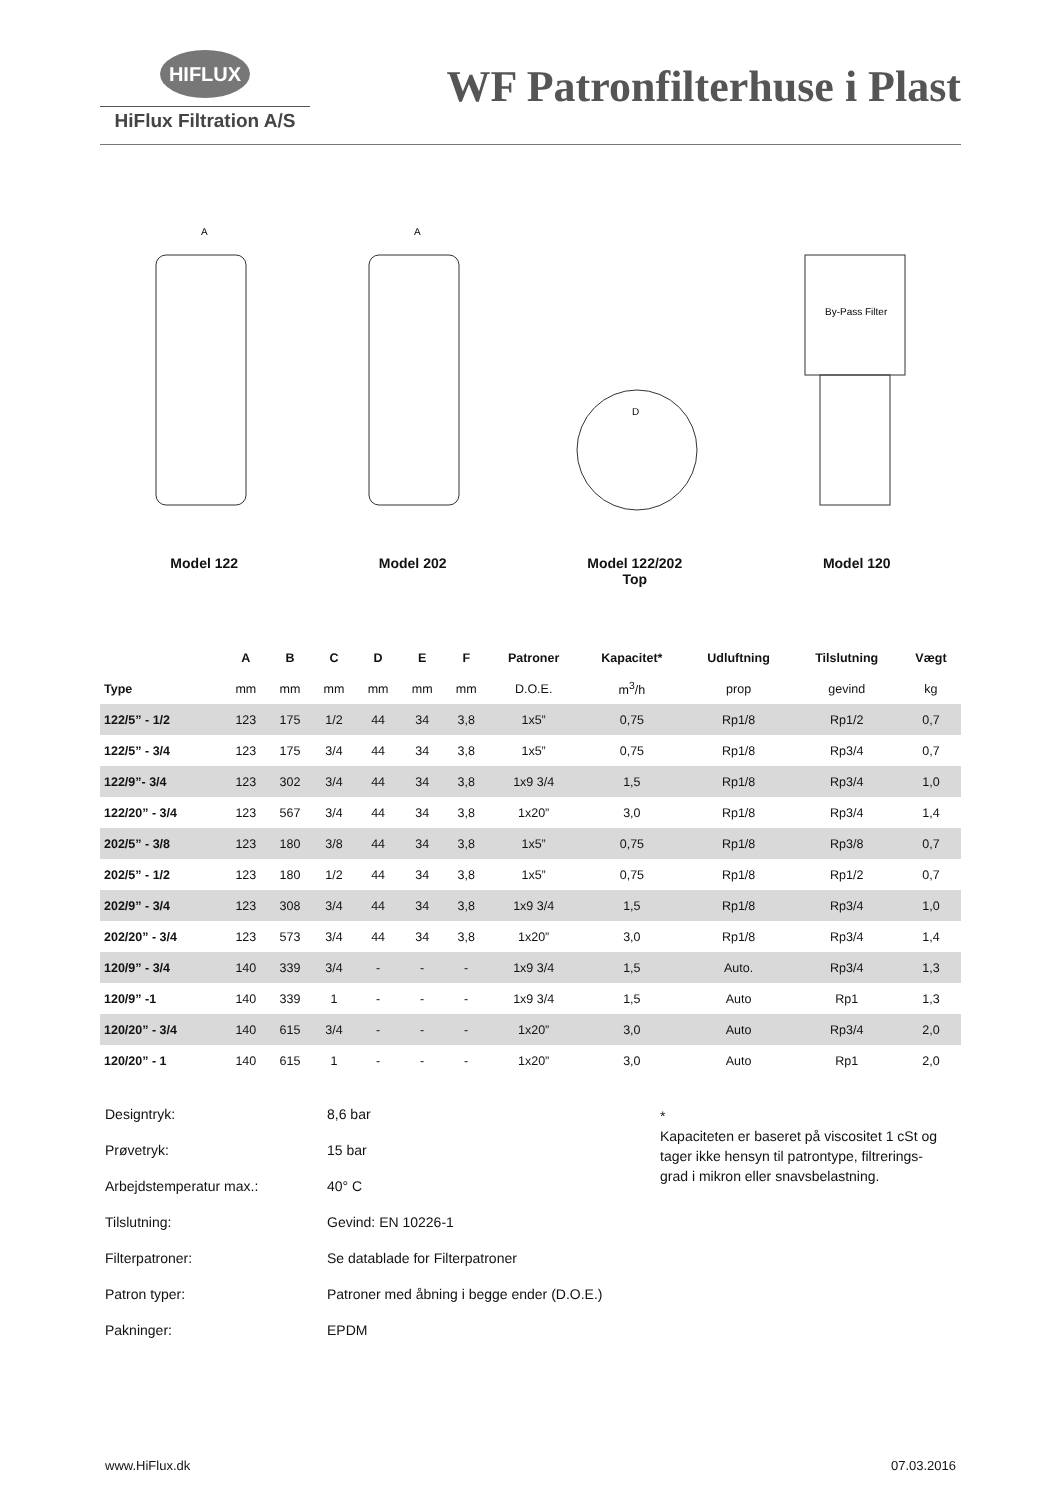HIFLUX
HiFlux Filtration A/S
WF Patronfilterhuse i Plast
A
A
D
By-Pass Filter
Model 122 Model 202 Model 122/202
Top
Model 120
| | A | B | C | D | E | F | Patroner | Kapacitet* | Udluftning | Tilslutning | Vægt |
| --- | --- | --- | --- | --- | --- | --- | --- | --- | --- | --- | --- |
| Type | mm | mm | mm | mm | mm | mm | D.O.E. | m<sup>3</sup>/h | prop | gevind | kg |
| 122/5” - 1/2 | 123 | 175 | 1/2 | 44 | 34 | 3,8 | 1x5” | 0,75 | Rp1/8 | Rp1/2 | 0,7 |
| 122/5” - 3/4 | 123 | 175 | 3/4 | 44 | 34 | 3,8 | 1x5” | 0,75 | Rp1/8 | Rp3/4 | 0,7 |
| 122/9”- 3/4 | 123 | 302 | 3/4 | 44 | 34 | 3,8 | 1x9 3/4 | 1,5 | Rp1/8 | Rp3/4 | 1,0 |
| 122/20” - 3/4 | 123 | 567 | 3/4 | 44 | 34 | 3,8 | 1x20” | 3,0 | Rp1/8 | Rp3/4 | 1,4 |
| 202/5” - 3/8 | 123 | 180 | 3/8 | 44 | 34 | 3,8 | 1x5” | 0,75 | Rp1/8 | Rp3/8 | 0,7 |
| 202/5” - 1/2 | 123 | 180 | 1/2 | 44 | 34 | 3,8 | 1x5” | 0,75 | Rp1/8 | Rp1/2 | 0,7 |
| 202/9” - 3/4 | 123 | 308 | 3/4 | 44 | 34 | 3,8 | 1x9 3/4 | 1,5 | Rp1/8 | Rp3/4 | 1,0 |
| 202/20” - 3/4 | 123 | 573 | 3/4 | 44 | 34 | 3,8 | 1x20” | 3,0 | Rp1/8 | Rp3/4 | 1,4 |
| 120/9” - 3/4 | 140 | 339 | 3/4 | - | - | - | 1x9 3/4 | 1,5 | Auto. | Rp3/4 | 1,3 |
| 120/9” -1 | 140 | 339 | 1 | - | - | - | 1x9 3/4 | 1,5 | Auto | Rp1 | 1,3 |
| 120/20” - 3/4 | 140 | 615 | 3/4 | - | - | - | 1x20” | 3,0 | Auto | Rp3/4 | 2,0 |
| 120/20” - 1 | 140 | 615 | 1 | - | - | - | 1x20” | 3,0 | Auto | Rp1 | 2,0 |
Designtryk: 8,6 bar
Prøvetryk: 15 bar
Arbejdstemperatur max.: 40° C
Tilslutning: Gevind: EN 10226-1
Filterpatroner: Se datablade for Filterpatroner
Patron typer: Patroner med åbning i begge ender (D.O.E.)
Pakninger: EPDM
*
Kapaciteten er baseret på viscositet 1 cSt og
tager ikke hensyn til patrontype, filtrerings-
grad i mikron eller snavsbelastning.
www.HiFlux.dk 07.03.2016